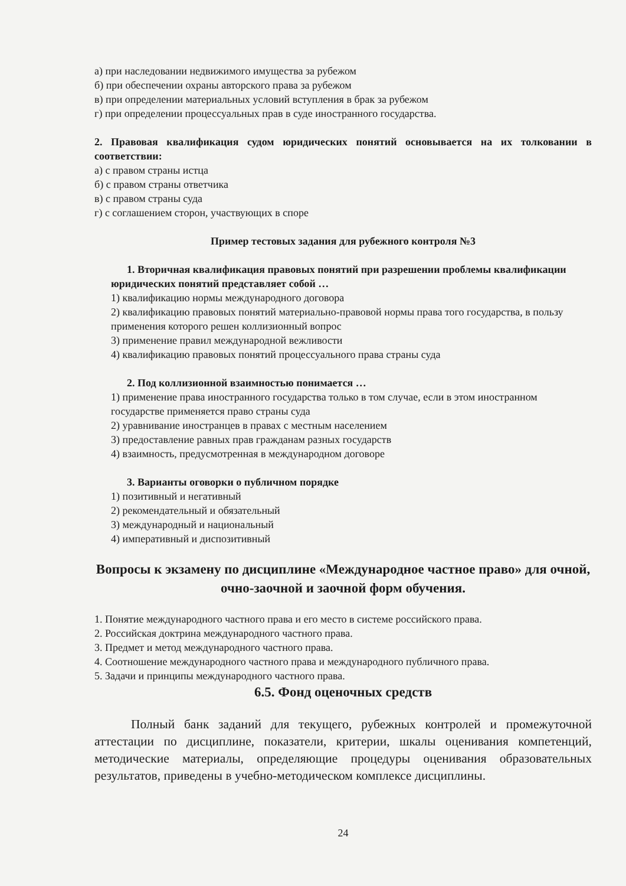а) при наследовании недвижимого имущества за рубежом
б) при обеспечении охраны авторского права за рубежом
в) при определении материальных условий вступления в брак за рубежом
г) при определении процессуальных прав в суде иностранного государства.
2. Правовая квалификация судом юридических понятий основывается на их толковании в соответствии:
а) с правом страны истца
б) с правом страны ответчика
в) с правом страны суда
г) с соглашением сторон, участвующих в споре
Пример тестовых задания для рубежного контроля №3
1. Вторичная квалификация правовых понятий при разрешении проблемы квалификации юридических понятий представляет собой …
1) квалификацию нормы международного договора
2) квалификацию правовых понятий материально-правовой нормы права того государства, в пользу применения которого решен коллизионный вопрос
3) применение правил международной вежливости
4) квалификацию правовых понятий процессуального права страны суда
2. Под коллизионной взаимностью понимается …
1) применение права иностранного государства только в том случае, если в этом иностранном государстве применяется право страны суда
2) уравнивание иностранцев в правах с местным населением
3) предоставление равных прав гражданам разных государств
4) взаимность, предусмотренная в международном договоре
3. Варианты оговорки о публичном порядке
1) позитивный и негативный
2) рекомендательный и обязательный
3) международный и национальный
4) императивный и диспозитивный
Вопросы к экзамену по дисциплине «Международное частное право» для очной, очно-заочной и заочной форм обучения.
1. Понятие международного частного права и его место в системе российского права.
2. Российская доктрина международного частного права.
3. Предмет и метод международного частного права.
4. Соотношение международного частного права и международного публичного права.
5. Задачи и принципы международного частного права.
6.5. Фонд оценочных средств
Полный банк заданий для текущего, рубежных контролей и промежуточной аттестации по дисциплине, показатели, критерии, шкалы оценивания компетенций, методические материалы, определяющие процедуры оценивания образовательных результатов, приведены в учебно-методическом комплексе дисциплины.
24